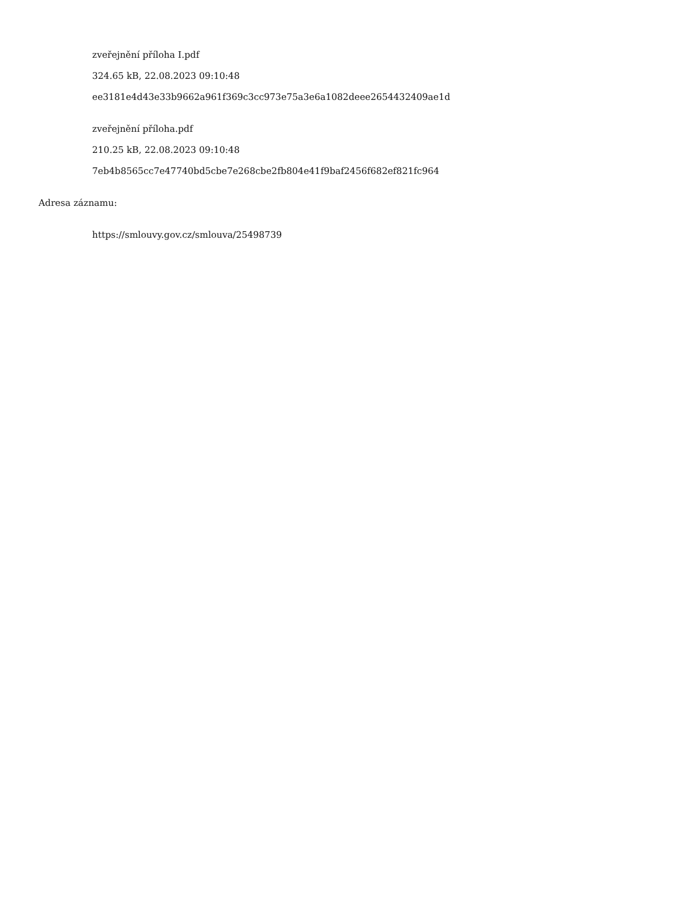zveřejnění příloha I.pdf
324.65 kB, 22.08.2023 09:10:48
ee3181e4d43e33b9662a961f369c3cc973e75a3e6a1082deee2654432409ae1d
zveřejnění příloha.pdf
210.25 kB, 22.08.2023 09:10:48
7eb4b8565cc7e47740bd5cbe7e268cbe2fb804e41f9baf2456f682ef821fc964
Adresa záznamu:
https://smlouvy.gov.cz/smlouva/25498739